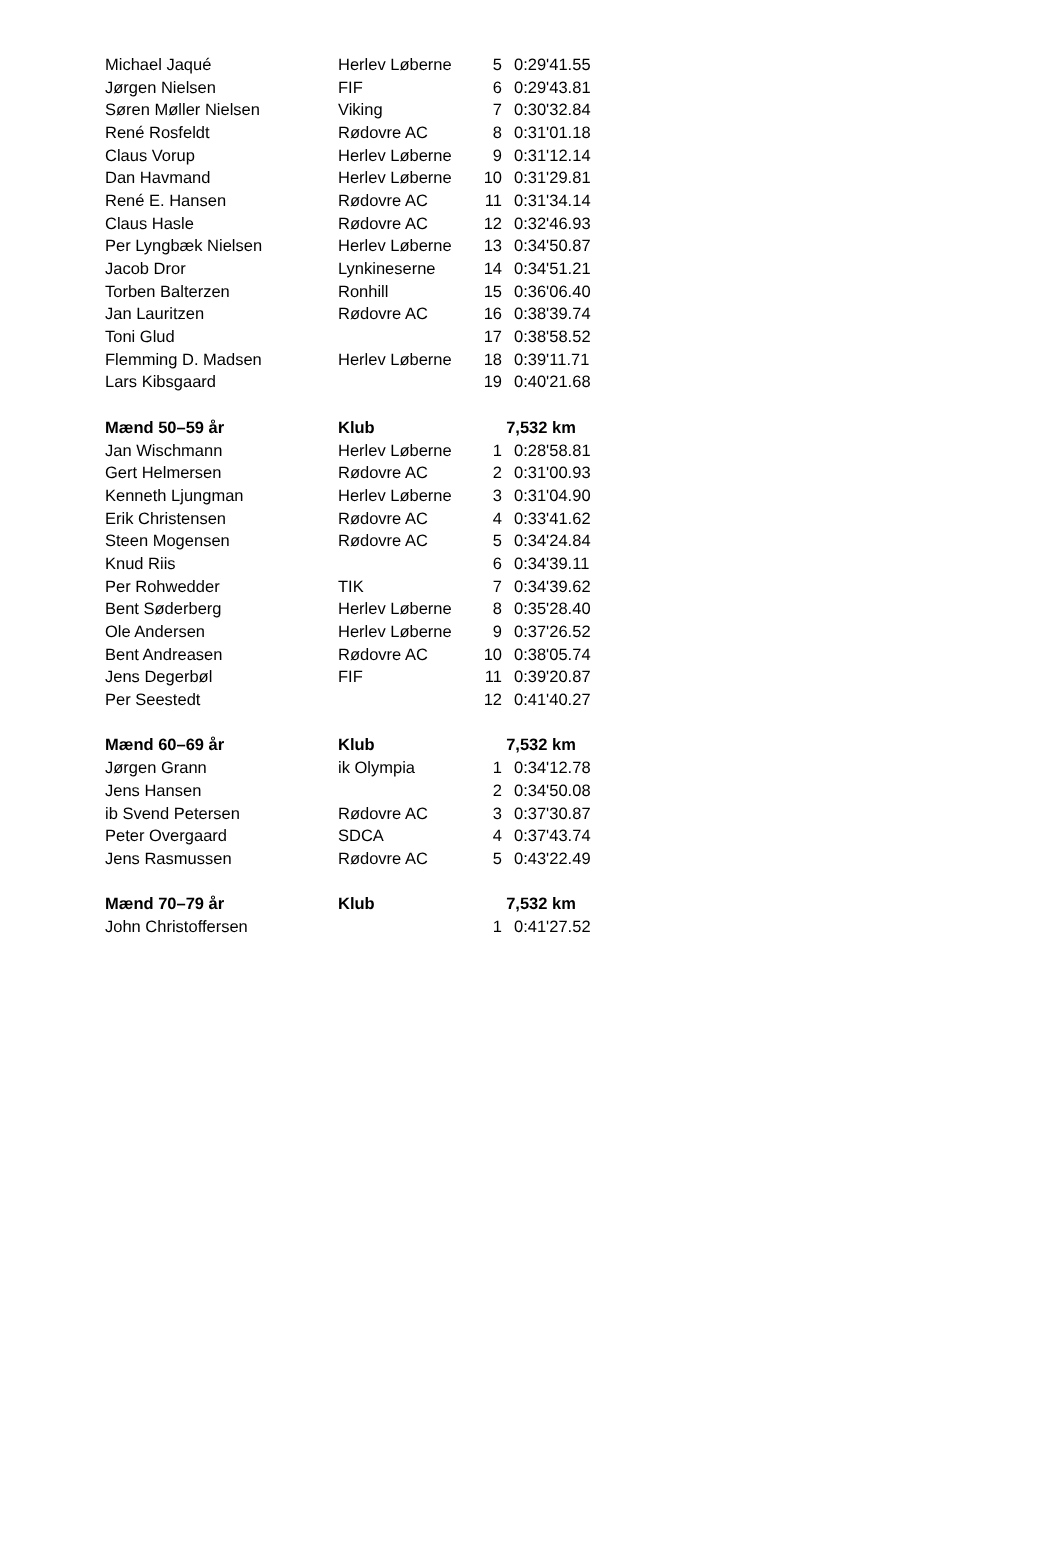| Michael Jaqué | Herlev Løberne | 5 | 0:29'41.55 |
| Jørgen Nielsen | FIF | 6 | 0:29'43.81 |
| Søren Møller Nielsen | Viking | 7 | 0:30'32.84 |
| René Rosfeldt | Rødovre AC | 8 | 0:31'01.18 |
| Claus Vorup | Herlev Løberne | 9 | 0:31'12.14 |
| Dan Havmand | Herlev Løberne | 10 | 0:31'29.81 |
| René E. Hansen | Rødovre AC | 11 | 0:31'34.14 |
| Claus Hasle | Rødovre AC | 12 | 0:32'46.93 |
| Per Lyngbæk Nielsen | Herlev Løberne | 13 | 0:34'50.87 |
| Jacob Dror | Lynkineserne | 14 | 0:34'51.21 |
| Torben Balterzen | Ronhill | 15 | 0:36'06.40 |
| Jan Lauritzen | Rødovre AC | 16 | 0:38'39.74 |
| Toni Glud | | 17 | 0:38'58.52 |
| Flemming D. Madsen | Herlev Løberne | 18 | 0:39'11.71 |
| Lars Kibsgaard | | 19 | 0:40'21.68 |
| Mænd 50–59 år | Klub | 7,532 km | |
| Jan Wischmann | Herlev Løberne | 1 | 0:28'58.81 |
| Gert Helmersen | Rødovre AC | 2 | 0:31'00.93 |
| Kenneth Ljungman | Herlev Løberne | 3 | 0:31'04.90 |
| Erik Christensen | Rødovre AC | 4 | 0:33'41.62 |
| Steen Mogensen | Rødovre AC | 5 | 0:34'24.84 |
| Knud Riis | | 6 | 0:34'39.11 |
| Per Rohwedder | TIK | 7 | 0:34'39.62 |
| Bent Søderberg | Herlev Løberne | 8 | 0:35'28.40 |
| Ole Andersen | Herlev Løberne | 9 | 0:37'26.52 |
| Bent Andreasen | Rødovre AC | 10 | 0:38'05.74 |
| Jens Degerbøl | FIF | 11 | 0:39'20.87 |
| Per Seestedt | | 12 | 0:41'40.27 |
| Mænd 60–69 år | Klub | 7,532 km | |
| Jørgen Grann | ik Olympia | 1 | 0:34'12.78 |
| Jens Hansen | | 2 | 0:34'50.08 |
| ib Svend Petersen | Rødovre AC | 3 | 0:37'30.87 |
| Peter Overgaard | SDCA | 4 | 0:37'43.74 |
| Jens Rasmussen | Rødovre AC | 5 | 0:43'22.49 |
| Mænd 70–79 år | Klub | 7,532 km | |
| John Christoffersen | | 1 | 0:41'27.52 |